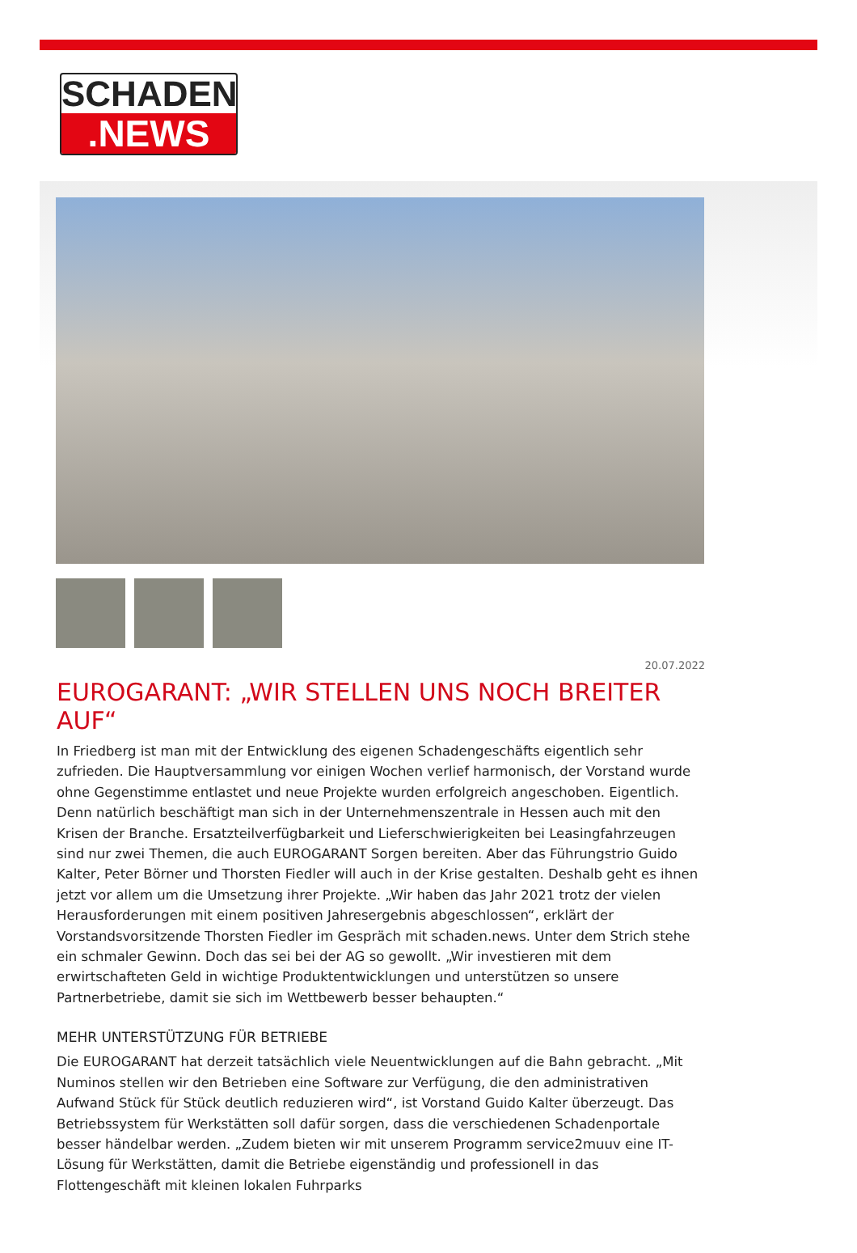SCHADEN
.NEWS
20.07.2022
EUROGARANT: „WIR STELLEN UNS NOCH BREITER AUF“
In Friedberg ist man mit der Entwicklung des eigenen Schadengeschäfts eigentlich sehr zufrieden. Die Hauptversammlung vor einigen Wochen verlief harmonisch, der Vorstand wurde ohne Gegenstimme entlastet und neue Projekte wurden erfolgreich angeschoben. Eigentlich. Denn natürlich beschäftigt man sich in der Unternehmenszentrale in Hessen auch mit den Krisen der Branche. Ersatzteilverfügbarkeit und Lieferschwierigkeiten bei Leasingfahrzeugen sind nur zwei Themen, die auch EUROGARANT Sorgen bereiten. Aber das Führungstrio Guido Kalter, Peter Börner und Thorsten Fiedler will auch in der Krise gestalten. Deshalb geht es ihnen jetzt vor allem um die Umsetzung ihrer Projekte. „Wir haben das Jahr 2021 trotz der vielen Herausforderungen mit einem positiven Jahresergebnis abgeschlossen“, erklärt der Vorstandsvorsitzende Thorsten Fiedler im Gespräch mit schaden.news. Unter dem Strich stehe ein schmaler Gewinn. Doch das sei bei der AG so gewollt. „Wir investieren mit dem erwirtschafteten Geld in wichtige Produktentwicklungen und unterstützen so unsere Partnerbetriebe, damit sie sich im Wettbewerb besser behaupten.“
MEHR UNTERSTÜTZUNG FÜR BETRIEBE
Die EUROGARANT hat derzeit tatsächlich viele Neuentwicklungen auf die Bahn gebracht. „Mit Numinos stellen wir den Betrieben eine Software zur Verfügung, die den administrativen Aufwand Stück für Stück deutlich reduzieren wird“, ist Vorstand Guido Kalter überzeugt. Das Betriebssystem für Werkstätten soll dafür sorgen, dass die verschiedenen Schadenportale besser händelbar werden. „Zudem bieten wir mit unserem Programm service2muuv eine IT-Lösung für Werkstätten, damit die Betriebe eigenständig und professionell in das Flottengeschäft mit kleinen lokalen Fuhrparks